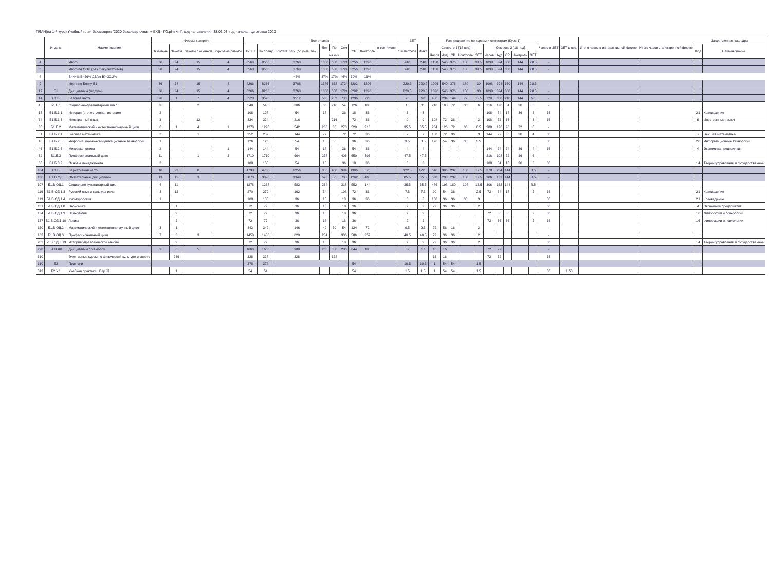ПЛАН(на 1-й курс) Учебный план бакалавров '2020 бакалавр очная + ЕКД - ГО.plm.xml', код направления 38.03.03, год начала подготовки 2020
| | Индекс | Наименование | Формы контроля | | | | Всего часов | | | | | | | | | ЗЕТ | | Распределение по курсам и семестрам (Курс 1) | | | | | | | | | | Часов в ЗЕТ | ЗЕТ в нед. | Итого часов в интерактивной форме | Итого часов в электронной форме | Закрепленная кафедра | |
| --- | --- | --- | --- | --- | --- | --- | --- | --- | --- | --- | --- | --- | --- | --- | --- | --- | --- | --- | --- | --- | --- | --- | --- | --- | --- | --- | --- | --- | --- | --- | --- | --- | --- |
| | | | Экзамены | Зачеты | Зачеты с оценкой | Курсовые работы | По ЗЕТ | По плану | Контакт. раб. (по учеб. зан.) | Лек | Пр | Сем | СР | Контроль | в том числе | Экспертное | Факт | Семестр 1 [18 нед] | | | | | Семестр 2 [18 нед] | | | | | | | | | Код | Наименование |
| | | | | | | | | | | из них | | | | | | | | Часов | Ауд | СР | Контроль | ЗЕТ | Часов | Ауд | СР | Контроль | ЗЕТ | | | | | | |
| 4 | | Итого | 36 | 24 | 15 | 4 | 8568 | 8568 | 3768 | 1386 | 658 | 1724 | 3256 | 1296 | | 240 | 240 | 1150 | 540 | 376 | 180 | 31.5 | 1098 | 594 | 360 | 144 | 28.5 | - | | | | | |
| 6 | | Итого по ООП (без факультативов) | 36 | 24 | 15 | 4 | 8568 | 8568 | 3768 | 1386 | 658 | 1724 | 3256 | 1296 | | 240 | 240 | 1150 | 540 | 376 | 180 | 31.5 | 1098 | 594 | 360 | 144 | 28.5 | - | | | | | |
| 8 | | Б=44% В=56% ДВ(от В)=30.2% | | | | | | | 46% | 37% | 17% | 46% | 39% | 16% | | | | | | | | | | | | | | | | | | | |
| 9 | | Итого по Блоку Б1 | 36 | 24 | 15 | 4 | 8266 | 8266 | 3768 | 1386 | 658 | 1724 | 3202 | 1296 | | 220.5 | 220.5 | 1096 | 540 | 376 | 180 | 30 | 1098 | 594 | 360 | 144 | 28.5 | - | | | | | |
| 12 | Б1 | Дисциплины (модули) | 36 | 24 | 15 | 4 | 8266 | 8266 | 3768 | 1386 | 658 | 1724 | 3202 | 1296 | | 220.5 | 220.5 | 1096 | 540 | 376 | 180 | 30 | 1098 | 594 | 360 | 144 | 28.5 | - | | | | | |
| 14 | Б1.Б | Базовая часть | 20 | 1 | 7 | 4 | 3528 | 3528 | 1512 | 530 | 252 | 730 | 1296 | 720 | | 98 | 98 | 450 | 234 | 144 | 72 | 12.5 | 720 | 360 | 216 | 144 | 20 | - | | | | | |
| 15 | Б1.Б.1 | Социально-гуманитарный цикл | 3 | | 2 | | 540 | 540 | 306 | 36 | 216 | 54 | 126 | 108 | | 15 | 15 | 216 | 108 | 72 | 36 | 6 | 216 | 126 | 54 | 36 | 6 | - | | | | | |
| 18 | Б1.Б.1.1 | История (отечественная история) | 2 | | | | 108 | 108 | 54 | 18 | | 36 | 18 | 36 | | 3 | 3 | | | | | | 108 | 54 | 18 | 36 | 3 | 36 | | | | 21 | Краеведение |
| 34 | Б1.Б.1.3 | Иностранный язык | 3 | | 12 | | 324 | 324 | 216 | | 216 | | 72 | 36 | | 9 | 9 | 108 | 72 | 36 | | 3 | 108 | 72 | 36 | | 3 | 36 | | | | 6 | Иностранные языки |
| 38 | Б1.Б.2 | Математический и естественнонаучный цикл | 6 | 1 | 4 | 1 | 1278 | 1278 | 542 | 236 | 36 | 270 | 520 | 216 | | 35.5 | 35.5 | 234 | 126 | 72 | 36 | 6.5 | 288 | 126 | 90 | 72 | 8 | - | | | | | |
| 31 | Б1.Б.2.1 | Высшая математика | 2 | | 1 | | 252 | 252 | 144 | 72 | | 72 | 72 | 36 | | 7 | 7 | 108 | 72 | 36 | | 3 | 144 | 72 | 36 | 36 | 4 | 36 | | | | 7 | Высшая математика |
| 43 | Б1.Б.2.5 | Информационно-коммуникационные технологии | 1 | | | | 126 | 126 | 54 | 18 | 36 | | 36 | 36 | | 3.5 | 3.5 | 126 | 54 | 36 | 36 | 3.5 | | | | | | 36 | | | | 20 | Информационные технологии |
| 46 | Б1.Б.2.6 | Микроэкономика | 2 | | | 1 | 144 | 144 | 54 | 18 | | 36 | 54 | 36 | | 4 | 4 | | | | | | 144 | 54 | 54 | 36 | 4 | 36 | | | | 4 | Экономика предприятия |
| 62 | Б1.Б.3 | Профессиональный цикл | 11 | | 1 | 3 | 1710 | 1710 | 664 | 258 | | 406 | 650 | 396 | | 47.5 | 47.5 | | | | | | 216 | 108 | 72 | 36 | 6 | - | | | | | |
| 68 | Б1.Б.3.2 | Основы менеджмента | 2 | | | | 108 | 108 | 54 | 18 | | 36 | 18 | 36 | | 3 | 3 | | | | | | 108 | 54 | 18 | 36 | 3 | 36 | | | | 14 | Теории управления и государственное |
| 104 | Б1.В | Вариативная часть | 16 | 23 | 8 | | 4738 | 4738 | 2256 | 856 | 406 | 994 | 1906 | 576 | | 122.5 | 122.5 | 646 | 306 | 232 | 108 | 17.5 | 378 | 234 | 144 | | 8.5 | - | | | | | |
| 106 | Б1.В.ОД | Обязательные дисциплины | 13 | 15 | 3 | | 3078 | 3078 | 1348 | 590 | 50 | 708 | 1262 | 468 | | 85.5 | 85.5 | 630 | 290 | 232 | 108 | 17.5 | 306 | 162 | 144 | | 8.5 | - | | | | | |
| 107 | Б1.В.ОД.1 | Социально-гуманитарный цикл | 4 | 11 | | | 1278 | 1278 | 582 | 264 | | 318 | 552 | 144 | | 35.5 | 35.5 | 486 | 198 | 180 | 108 | 13.5 | 306 | 162 | 144 | | 8.5 | - | | | | | |
| 116 | Б1.В.ОД.1.3 | Русский язык и культура речи | 3 | 12 | | | 270 | 270 | 162 | 54 | | 108 | 72 | 36 | | 7.5 | 7.5 | 90 | 54 | 36 | | 2.5 | 72 | 54 | 18 | | 2 | 36 | | | | 21 | Краеведение |
| 119 | Б1.В.ОД.1.4 | Культурология | 1 | | | | 108 | 108 | 36 | 18 | | 18 | 36 | 36 | | 3 | 3 | 108 | 36 | 36 | 36 | 3 | | | | | | 36 | | | | 21 | Краеведение |
| 131 | Б1.В.ОД.1.8 | Экономика | | 1 | | | 72 | 72 | 36 | 18 | | 18 | 36 | | | 2 | 2 | 72 | 36 | 36 | | 2 | | | | | | 36 | | | | 4 | Экономика предприятия |
| 134 | Б1.В.ОД.1.9 | Психология | | 2 | | | 72 | 72 | 36 | 18 | | 18 | 36 | | | 2 | 2 | | | | | | 72 | 36 | 36 | | 2 | 36 | | | | 16 | Философии и психологии |
| 137 | Б1.В.ОД.1.10 | Логика | | 2 | | | 72 | 72 | 36 | 18 | | 18 | 36 | | | 2 | 2 | | | | | | 72 | 36 | 36 | | 2 | 36 | | | | 16 | Философии и психологии |
| 150 | Б1.В.ОД.2 | Математический и естественнонаучный цикл | 3 | 1 | | | 342 | 342 | 146 | 42 | 50 | 54 | 124 | 72 | | 9.5 | 9.5 | 72 | 56 | 16 | | 2 | | | | | | - | | | | | |
| 163 | Б1.В.ОД.3 | Профессиональный цикл | 7 | 3 | 3 | | 1458 | 1458 | 620 | 284 | | 336 | 586 | 252 | | 40.5 | 40.5 | 72 | 36 | 36 | | 2 | | | | | | - | | | | | |
| 202 | Б1.В.ОД.3.13 | История управленческой мысли | | 2 | | | 72 | 72 | 36 | 18 | | 18 | 36 | | | 2 | 2 | 72 | 36 | 36 | | 2 | | | | | | 36 | | | | 14 | Теории управления и государственное |
| 298 | Б1.В.ДВ | Дисциплины по выбору | 3 | 8 | 5 | | 1660 | 1660 | 908 | 266 | 356 | 286 | 644 | 108 | | 37 | 37 | 16 | 16 | | | | 72 | 72 | | | | - | | | | | |
| 310 | | Элективные курсы по физической культуре и спорту | | 246 | | | 328 | 328 | 328 | | 328 | | | | | | | 16 | 16 | | | | 72 | 72 | | | | 36 | | | | | |
| 310 | Б2 | Практики | | | | | 378 | 378 | | | | | 54 | | | 10.5 | 10.5 | 1 | 54 | 54 | | 1.5 | | | | | | | | | | | |
| 313 | Б2.У.1 | Учебная практика Вар ☑ | | 1 | | | 54 | 54 | | | | | 54 | | | 1.5 | 1.5 | 1 | 54 | 54 | | 1.5 | | | | | | 36 | 1.50 | | | | |